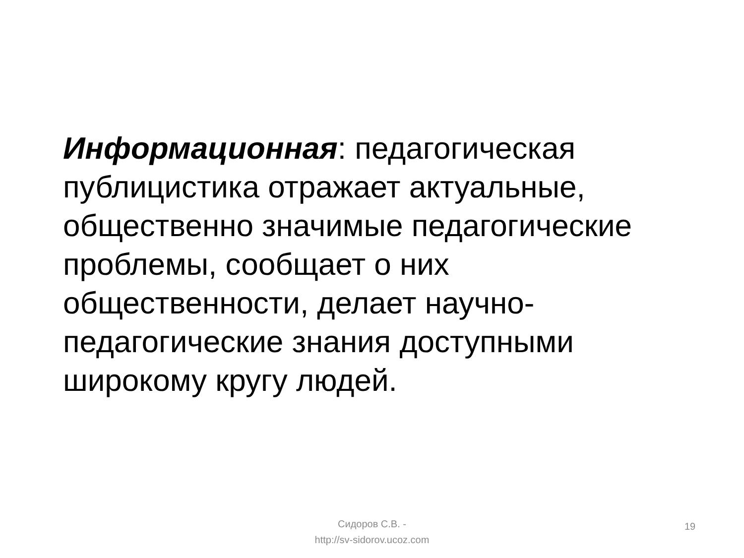Информационная: педагогическая публицистика отражает актуальные, общественно значимые педагогические проблемы, сообщает о них общественности, делает научно-педагогические знания доступными широкому кругу людей.
Сидоров С.В. -
http://sv-sidorov.ucoz.com
19